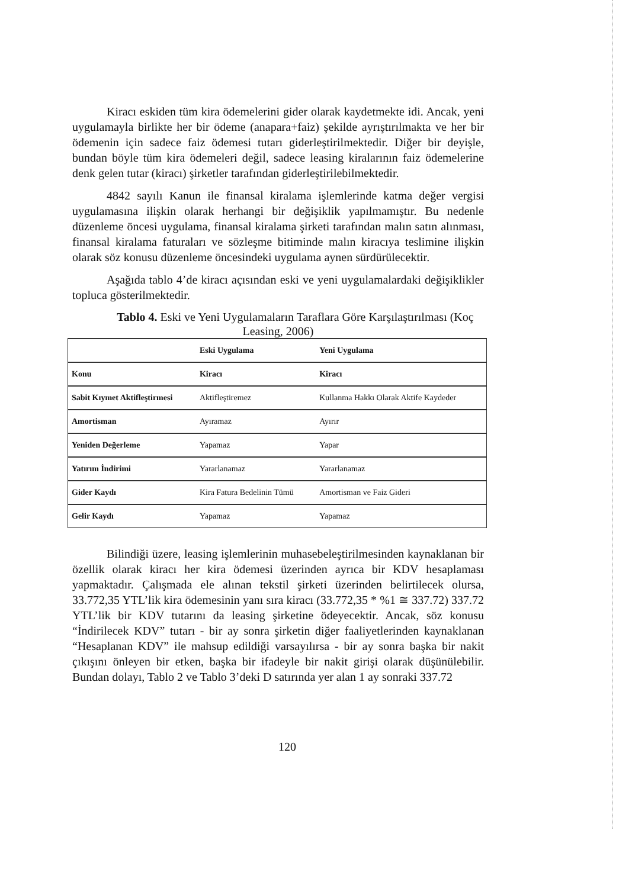Kiracı eskiden tüm kira ödemelerini gider olarak kaydetmekte idi. Ancak, yeni uygulamayla birlikte her bir ödeme (anapara+faiz) şekilde ayrıştırılmakta ve her bir ödemenin için sadece faiz ödemesi tutarı giderleştirilmektedir. Diğer bir deyişle, bundan böyle tüm kira ödemeleri değil, sadece leasing kiralarının faiz ödemelerine denk gelen tutar (kiracı) şirketler tarafından giderleştirilebilmektedir.
4842 sayılı Kanun ile finansal kiralama işlemlerinde katma değer vergisi uygulamasına ilişkin olarak herhangi bir değişiklik yapılmamıştır. Bu nedenle düzenleme öncesi uygulama, finansal kiralama şirketi tarafından malın satın alınması, finansal kiralama faturaları ve sözleşme bitiminde malın kiracıya teslimine ilişkin olarak söz konusu düzenleme öncesindeki uygulama aynen sürdürülecektir.
Aşağıda tablo 4’de kiracı açısından eski ve yeni uygulamalardaki değişiklikler topluca gösterilmektedir.
Tablo 4. Eski ve Yeni Uygulamaların Taraflara Göre Karşılaştırılması (Koç Leasing, 2006)
| | Eski Uygulama | Yeni Uygulama |
| Konu | Kiracı | Kiracı |
| Sabit Kıymet Aktifleştirmesi | Aktifleştiremez | Kullanma Hakkı Olarak Aktife Kaydeder |
| Amortisman | Ayıramaz | Ayırır |
| Yeniden Değerleme | Yapamaz | Yapar |
| Yatırım İndirimi | Yararlanamaz | Yararlanamaz |
| Gider Kaydı | Kira Fatura Bedelinin Tümü | Amortisman ve Faiz Gideri |
| Gelir Kaydı | Yapamaz | Yapamaz |
Bilindiği üzere, leasing işlemlerinin muhasebeleştirilmesinden kaynaklanan bir özellik olarak kiracı her kira ödemesi üzerinden ayrıca bir KDV hesaplaması yapmaktadır. Çalışmada ele alınan tekstil şirketi üzerinden belirtilecek olursa, 33.772,35 YTL’lik kira ödemesinin yanı sıra kiracı (33.772,35 * %1 ≅ 337.72) 337.72 YTL’lik bir KDV tutarını da leasing şirketine ödeyecektir. Ancak, söz konusu “İndirilecek KDV” tutarı - bir ay sonra şirketin diğer faaliyetlerinden kaynaklanan “Hesaplanan KDV” ile mahsup edildiği varsayılırsa - bir ay sonra başka bir nakit çıkışını önleyen bir etken, başka bir ifadeyle bir nakit girişi olarak düşünülebilir. Bundan dolayı, Tablo 2 ve Tablo 3’deki D satırında yer alan 1 ay sonraki 337.72
120